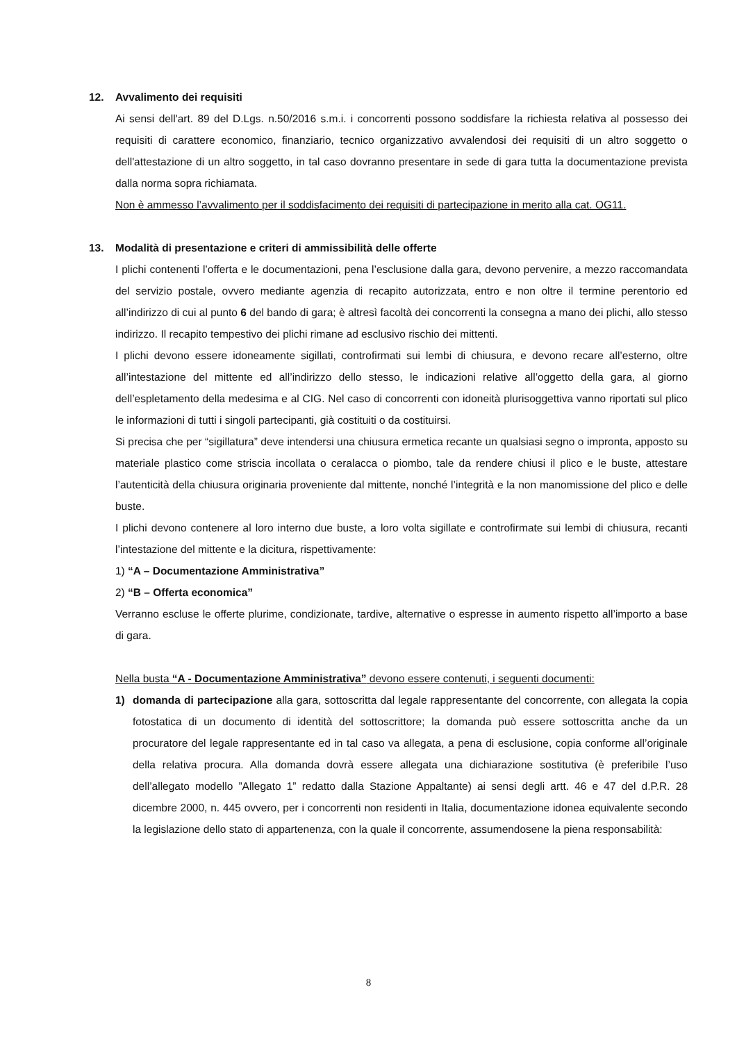12. Avvalimento dei requisiti
Ai sensi dell'art. 89 del D.Lgs. n.50/2016 s.m.i. i concorrenti possono soddisfare la richiesta relativa al possesso dei requisiti di carattere economico, finanziario, tecnico organizzativo avvalendosi dei requisiti di un altro soggetto o dell'attestazione di un altro soggetto, in tal caso dovranno presentare in sede di gara tutta la documentazione prevista dalla norma sopra richiamata.
Non è ammesso l’avvalimento per il soddisfacimento dei requisiti di partecipazione in merito alla cat. OG11.
13. Modalità di presentazione e criteri di ammissibilità delle offerte
I plichi contenenti l’offerta e le documentazioni, pena l’esclusione dalla gara, devono pervenire, a mezzo raccomandata del servizio postale, ovvero mediante agenzia di recapito autorizzata, entro e non oltre il termine perentorio ed all’indirizzo di cui al punto 6 del bando di gara; è altresì facoltà dei concorrenti la consegna a mano dei plichi, allo stesso indirizzo. Il recapito tempestivo dei plichi rimane ad esclusivo rischio dei mittenti.
I plichi devono essere idoneamente sigillati, controfirmati sui lembi di chiusura, e devono recare all’esterno, oltre all’intestazione del mittente ed all’indirizzo dello stesso, le indicazioni relative all’oggetto della gara, al giorno dell’espletamento della medesima e al CIG. Nel caso di concorrenti con idoneità plurisoggettiva vanno riportati sul plico le informazioni di tutti i singoli partecipanti, già costituiti o da costituirsi.
Si precisa che per “sigillatura” deve intendersi una chiusura ermetica recante un qualsiasi segno o impronta, apposto su materiale plastico come striscia incollata o ceralacca o piombo, tale da rendere chiusi il plico e le buste, attestare l’autenticità della chiusura originaria proveniente dal mittente, nonché l’integrità e la non manomissione del plico e delle buste.
I plichi devono contenere al loro interno due buste, a loro volta sigillate e controfirmate sui lembi di chiusura, recanti l’intestazione del mittente e la dicitura, rispettivamente:
1) “A – Documentazione Amministrativa”
2) “B – Offerta economica”
Verranno escluse le offerte plurime, condizionate, tardive, alternative o espresse in aumento rispetto all’importo a base di gara.
Nella busta “A - Documentazione Amministrativa” devono essere contenuti, i seguenti documenti:
1)
domanda di partecipazione alla gara, sottoscritta dal legale rappresentante del concorrente, con allegata la copia fotostatica di un documento di identità del sottoscrittore; la domanda può essere sottoscritta anche da un procuratore del legale rappresentante ed in tal caso va allegata, a pena di esclusione, copia conforme all’originale della relativa procura. Alla domanda dovrà essere allegata una dichiarazione sostitutiva (è preferibile l’uso dell’allegato modello ”Allegato 1” redatto dalla Stazione Appaltante) ai sensi degli artt. 46 e 47 del d.P.R. 28 dicembre 2000, n. 445 ovvero, per i concorrenti non residenti in Italia, documentazione idonea equivalente secondo la legislazione dello stato di appartenenza, con la quale il concorrente, assumendosene la piena responsabilità:
8